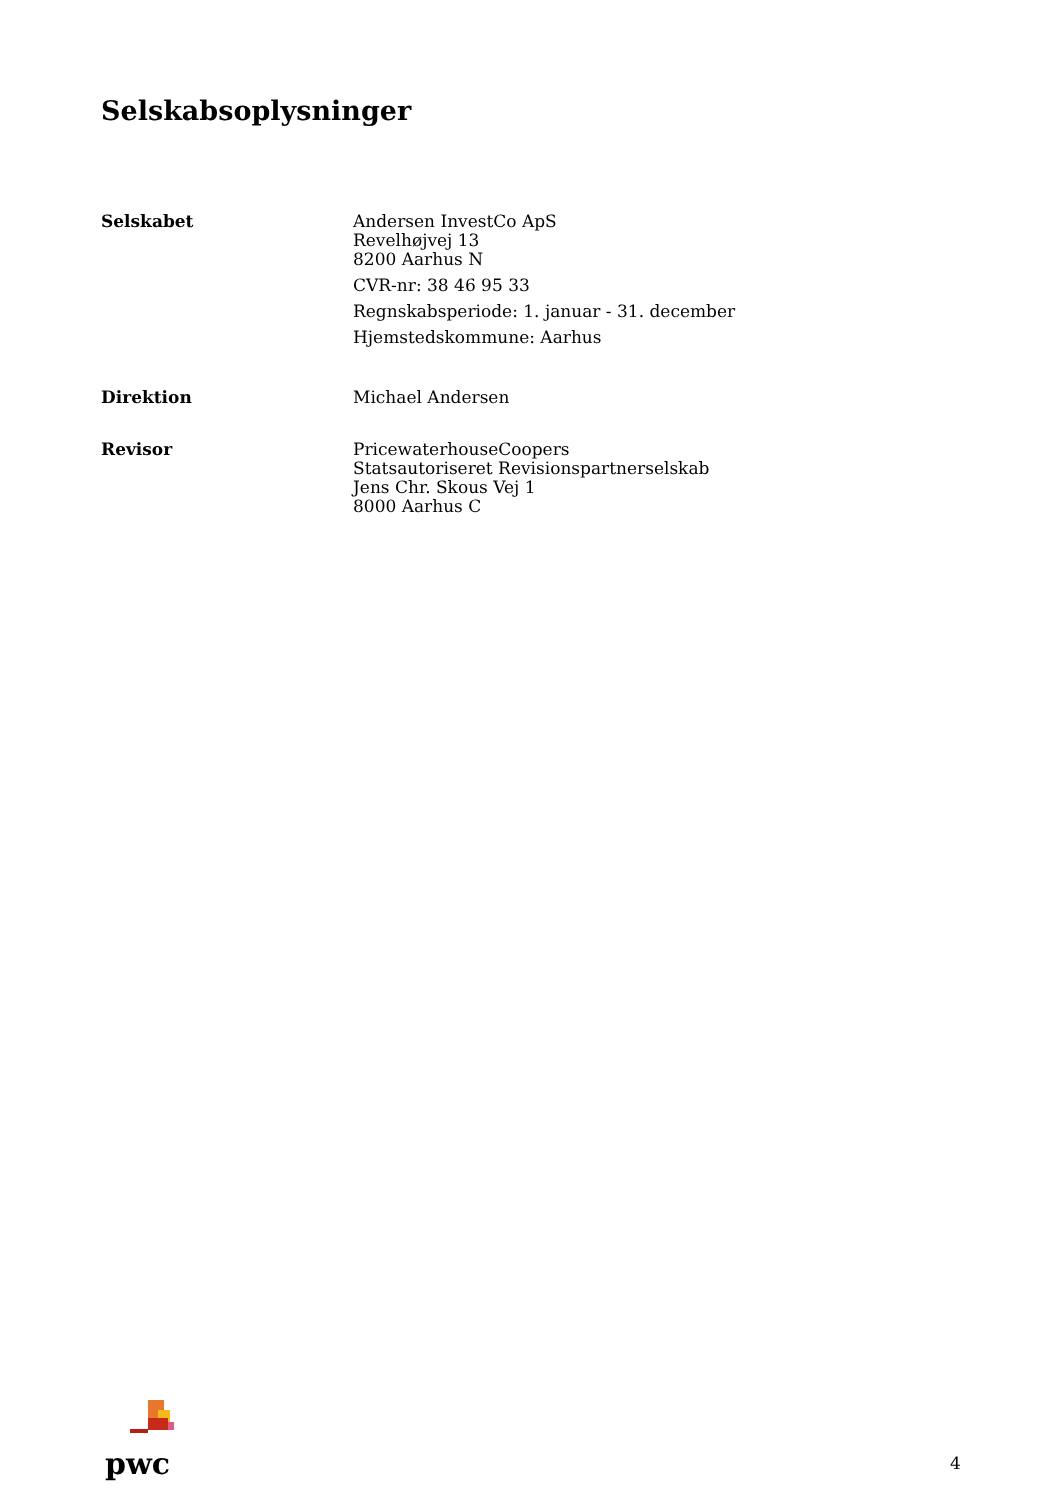Selskabsoplysninger
Selskabet Andersen InvestCo ApS
Revelhøjvej 13
8200 Aarhus N
CVR-nr: 38 46 95 33
Regnskabsperiode: 1. januar - 31. december
Hjemstedskommune: Aarhus
Direktion Michael Andersen
Revisor PricewaterhouseCoopers
Statsautoriseret Revisionspartnerselskab
Jens Chr. Skous Vej 1
8000 Aarhus C
pwc
4